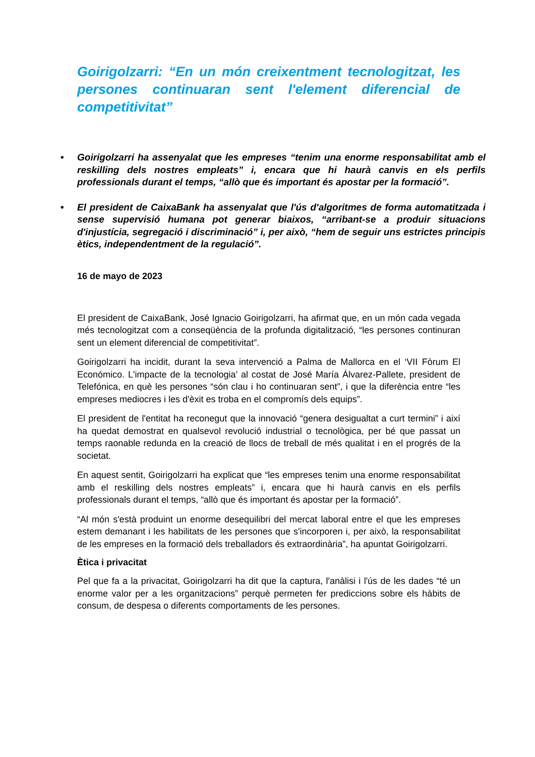Goirigolzarri: “En un món creixentment tecnologitzat, les persones continuaran sent l'element diferencial de competitivitat”
• Goirigolzarri ha assenyalat que les empreses “tenim una enorme responsabilitat amb el reskilling dels nostres empleats” i, encara que hi haurà canvis en els perfils professionals durant el temps, “allò que és important és apostar per la formació”.
• El president de CaixaBank ha assenyalat que l'ús d'algoritmes de forma automatitzada i sense supervisió humana pot generar biaixos, “arribant-se a produir situacions d'injustícia, segregació i discriminació” i, per això, “hem de seguir uns estrictes principis ètics, independentment de la regulació”.
16 de mayo de 2023
El president de CaixaBank, José Ignacio Goirigolzarri, ha afirmat que, en un món cada vegada més tecnologitzat com a conseqüència de la profunda digitalització, “les persones continuran sent un element diferencial de competitivitat”.
Goirigolzarri ha incidit, durant la seva intervenció a Palma de Mallorca en el ‘VII Fòrum El Económico. L'impacte de la tecnologia’ al costat de José María Álvarez-Pallete, president de Telefónica, en què les persones “són clau i ho continuaran sent”, i que la diferència entre “les empreses mediocres i les d'èxit es troba en el compromís dels equips”.
El president de l'entitat ha reconegut que la innovació “genera desigualtat a curt termini” i així ha quedat demostrat en qualsevol revolució industrial o tecnològica, per bé que passat un temps raonable redunda en la creació de llocs de treball de més qualitat i en el progrés de la societat.
En aquest sentit, Goirigolzarri ha explicat que “les empreses tenim una enorme responsabilitat amb el reskilling dels nostres empleats” i, encara que hi haurà canvis en els perfils professionals durant el temps, “allò que és important és apostar per la formació”.
“Al món s'està produint un enorme desequilibri del mercat laboral entre el que les empreses estem demanant i les habilitats de les persones que s'incorporen i, per això, la responsabilitat de les empreses en la formació dels treballadors és extraordinària”, ha apuntat Goirigolzarri.
Ètica i privacitat
Pel que fa a la privacitat, Goirigolzarri ha dit que la captura, l'anàlisi i l'ús de les dades “té un enorme valor per a les organitzacions” perquè permeten fer prediccions sobre els hàbits de consum, de despesa o diferents comportaments de les persones.